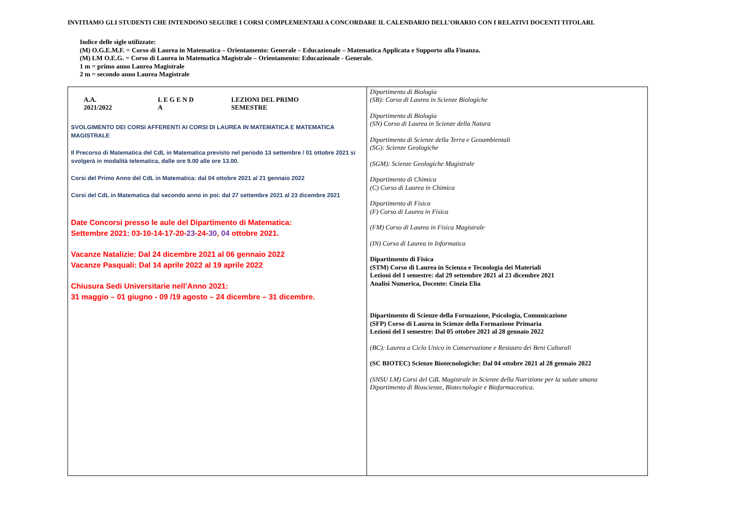INVITIAMO GLI STUDENTI CHE INTENDONO SEGUIRE I CORSI COMPLEMENTARI A CONCORDARE IL CALENDARIO DELL’ORARIO CON I RELATIVI DOCENTI TITOLARI.
Indice delle sigle utilizzate:
(M) O.G.E.M.F. = Corso di Laurea in Matematica – Orientamento: Generale – Educazionale – Matematica Applicata e Supporto alla Finanza.
(M) LM O.E.G. = Corso di Laurea in Matematica Magistrale – Orientamento: Educazionale - Generale.
1 m = primo anno Laurea Magistrale
2 m = secondo anno Laurea Magistrale
| A.A. 2021/2022 L E G E N D A LEZIONI DEL PRIMO SEMESTRE SVOLGIMENTO DEI CORSI AFFERENTI AI CORSI DI LAUREA IN MATEMATICA E MATEMATICA MAGISTRALE Il Precorso di Matematica del CdL in Matematica previsto nel periodo 13 settembre / 01 ottobre 2021 si svolgerà in modalità telematica, dalle ore 9.00 alle ore 13.00. Corsi del Primo Anno del CdL in Matematica: dal 04 ottobre 2021 al 21 gennaio 2022 Corsi del CdL in Matematica dal secondo anno in poi: dal 27 settembre 2021 al 23 dicembre 2021 Date Concorsi presso le aule del Dipartimento di Matematica: Settembre 2021: 03-10-14-17-20- 23 -24- 30 , 04 ottobre 2021. Vacanze Natalizie: Dal 24 dicembre 2021 al 06 gennaio 2022 Vacanze Pasquali: Dal 14 aprile 2022 al 19 aprile 2022 Chiusura Sedi Universitarie nell’Anno 2021: 31 maggio – 01 giugno - 09 /19 agosto – 24 dicembre – 31 dicembre. | Dipartimento di Biologia (SB): Corso di Laurea in Scienze Biologiche Dipartimento di Biologia (SN) Corso di Laurea in Scienze della Natura Dipartimento di Scienze della Terra e Geoambientali (SG): Scienze Geologiche (SGM): Scienze Geologiche Magistrale Dipartimento di Chimica (C) Corso di Laurea in Chimica Dipartimento di Fisica (F) Corso di Laurea in Fisica (FM) Corso di Laurea in Fisica Magistrale (IN) Corso di Laurea in Informatica Dipartimento di Fisica (STM) Corso di Laurea in Scienza e Tecnologia dei Materiali Lezioni del I semestre: dal 29 settembre 2021 al 23 dicembre 2021 Analisi Numerica, Docente: Cinzia Elia Dipartimento di Scienze della Formazione, Psicologia, Comunicazione (SFP) Corso di Laurea in Scienze della Formazione Primaria Lezioni del I semestre: Dal 05 ottobre 2021 al 28 gennaio 2022 (BC): Laurea a Ciclo Unico in Conservazione e Restauro dei Beni Culturali (SC BIOTEC) Scienze Biotecnologiche: Dal 04 ottobre 2021 al 28 gennaio 2022 (SNSU LM) Corsi del CdL Magistrale in Scienze della Nutrizione per la salute umana Dipartimento di Bioscienze, Biotecnologie e Biofarmaceutica. |